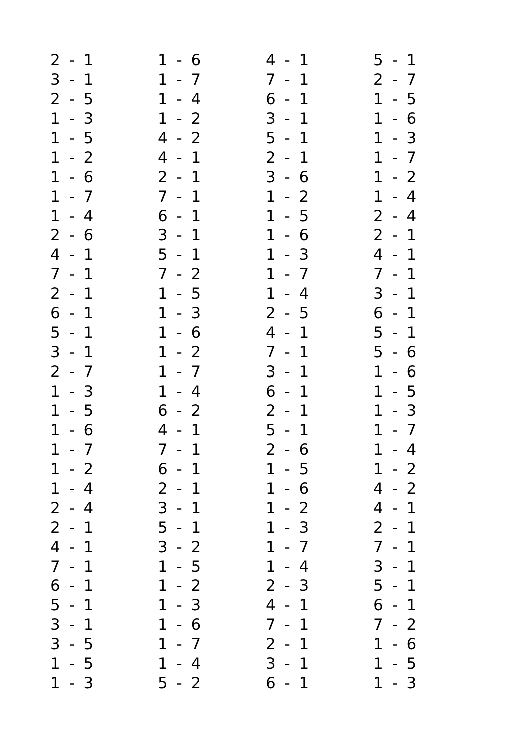| 2 - 1 | 1 - 6 | 4 - 1 | 5 - 1 |
| 3 - 1 | 1 - 7 | 7 - 1 | 2 - 7 |
| 2 - 5 | 1 - 4 | 6 - 1 | 1 - 5 |
| 1 - 3 | 1 - 2 | 3 - 1 | 1 - 6 |
| 1 - 5 | 4 - 2 | 5 - 1 | 1 - 3 |
| 1 - 2 | 4 - 1 | 2 - 1 | 1 - 7 |
| 1 - 6 | 2 - 1 | 3 - 6 | 1 - 2 |
| 1 - 7 | 7 - 1 | 1 - 2 | 1 - 4 |
| 1 - 4 | 6 - 1 | 1 - 5 | 2 - 4 |
| 2 - 6 | 3 - 1 | 1 - 6 | 2 - 1 |
| 4 - 1 | 5 - 1 | 1 - 3 | 4 - 1 |
| 7 - 1 | 7 - 2 | 1 - 7 | 7 - 1 |
| 2 - 1 | 1 - 5 | 1 - 4 | 3 - 1 |
| 6 - 1 | 1 - 3 | 2 - 5 | 6 - 1 |
| 5 - 1 | 1 - 6 | 4 - 1 | 5 - 1 |
| 3 - 1 | 1 - 2 | 7 - 1 | 5 - 6 |
| 2 - 7 | 1 - 7 | 3 - 1 | 1 - 6 |
| 1 - 3 | 1 - 4 | 6 - 1 | 1 - 5 |
| 1 - 5 | 6 - 2 | 2 - 1 | 1 - 3 |
| 1 - 6 | 4 - 1 | 5 - 1 | 1 - 7 |
| 1 - 7 | 7 - 1 | 2 - 6 | 1 - 4 |
| 1 - 2 | 6 - 1 | 1 - 5 | 1 - 2 |
| 1 - 4 | 2 - 1 | 1 - 6 | 4 - 2 |
| 2 - 4 | 3 - 1 | 1 - 2 | 4 - 1 |
| 2 - 1 | 5 - 1 | 1 - 3 | 2 - 1 |
| 4 - 1 | 3 - 2 | 1 - 7 | 7 - 1 |
| 7 - 1 | 1 - 5 | 1 - 4 | 3 - 1 |
| 6 - 1 | 1 - 2 | 2 - 3 | 5 - 1 |
| 5 - 1 | 1 - 3 | 4 - 1 | 6 - 1 |
| 3 - 1 | 1 - 6 | 7 - 1 | 7 - 2 |
| 3 - 5 | 1 - 7 | 2 - 1 | 1 - 6 |
| 1 - 5 | 1 - 4 | 3 - 1 | 1 - 5 |
| 1 - 3 | 5 - 2 | 6 - 1 | 1 - 3 |